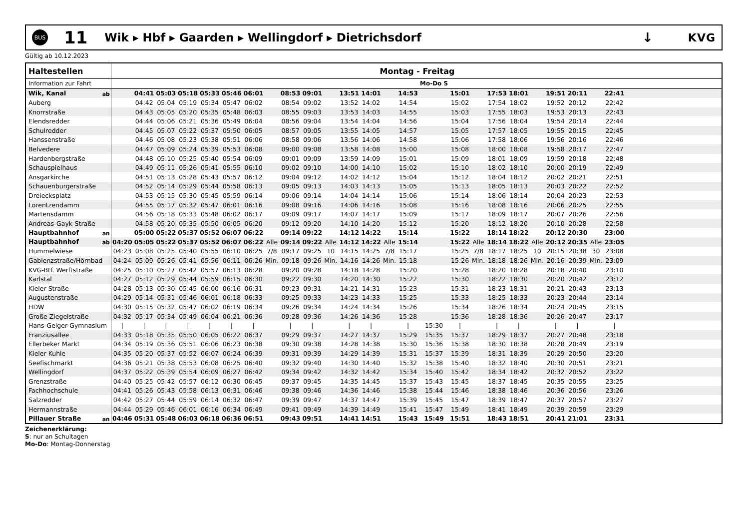BUS
11
Wik ▸ Hbf ▸ Gaarden ▸ Wellingdorf ▸ Dietrichsdorf
↓
KVG
Gültig ab 10.12.2023
| Haltestellen | Montag - Freitag | | | | | | | | | | | | | | | | | | | | | | | | | |
| --- | --- | --- | --- | --- | --- | --- | --- | --- | --- | --- | --- | --- | --- | --- | --- | --- | --- | --- | --- | --- | --- | --- | --- | --- | --- | --- |
| Information zur Fahrt | | | | | | | | | | | | | | | | Mo-Do S | | | | | | | | | | |
| Wik, Kanal ab | | 04:41 | 05:03 | 05:18 | 05:33 | 05:46 | 06:01 | | 08:53 | 09:01 | | 13:51 | 14:01 | | 14:53 | | 15:01 | | 17:53 | 18:01 | | 19:51 | 20:11 | | 22:41 | |
| Auberg | | 04:42 | 05:04 | 05:19 | 05:34 | 05:47 | 06:02 | | 08:54 | 09:02 | | 13:52 | 14:02 | | 14:54 | | 15:02 | | 17:54 | 18:02 | | 19:52 | 20:12 | | 22:42 | |
| Knorrstraße | | 04:43 | 05:05 | 05:20 | 05:35 | 05:48 | 06:03 | | 08:55 | 09:03 | | 13:53 | 14:03 | | 14:55 | | 15:03 | | 17:55 | 18:03 | | 19:53 | 20:13 | | 22:43 | |
| Elendsredder | | 04:44 | 05:06 | 05:21 | 05:36 | 05:49 | 06:04 | | 08:56 | 09:04 | | 13:54 | 14:04 | | 14:56 | | 15:04 | | 17:56 | 18:04 | | 19:54 | 20:14 | | 22:44 | |
| Schulredder | | 04:45 | 05:07 | 05:22 | 05:37 | 05:50 | 06:05 | | 08:57 | 09:05 | | 13:55 | 14:05 | | 14:57 | | 15:05 | | 17:57 | 18:05 | | 19:55 | 20:15 | | 22:45 | |
| Hanssenstraße | | 04:46 | 05:08 | 05:23 | 05:38 | 05:51 | 06:06 | | 08:58 | 09:06 | | 13:56 | 14:06 | | 14:58 | | 15:06 | | 17:58 | 18:06 | | 19:56 | 20:16 | | 22:46 | |
| Belvedere | | 04:47 | 05:09 | 05:24 | 05:39 | 05:53 | 06:08 | | 09:00 | 09:08 | | 13:58 | 14:08 | | 15:00 | | 15:08 | | 18:00 | 18:08 | | 19:58 | 20:17 | | 22:47 | |
| Hardenbergstraße | | 04:48 | 05:10 | 05:25 | 05:40 | 05:54 | 06:09 | | 09:01 | 09:09 | | 13:59 | 14:09 | | 15:01 | | 15:09 | | 18:01 | 18:09 | | 19:59 | 20:18 | | 22:48 | |
| Schauspielhaus | | 04:49 | 05:11 | 05:26 | 05:41 | 05:55 | 06:10 | | 09:02 | 09:10 | | 14:00 | 14:10 | | 15:02 | | 15:10 | | 18:02 | 18:10 | | 20:00 | 20:19 | | 22:49 | |
| Ansgarkirche | | 04:51 | 05:13 | 05:28 | 05:43 | 05:57 | 06:12 | | 09:04 | 09:12 | | 14:02 | 14:12 | | 15:04 | | 15:12 | | 18:04 | 18:12 | | 20:02 | 20:21 | | 22:51 | |
| Schauenburgerstraße | | 04:52 | 05:14 | 05:29 | 05:44 | 05:58 | 06:13 | | 09:05 | 09:13 | | 14:03 | 14:13 | | 15:05 | | 15:13 | | 18:05 | 18:13 | | 20:03 | 20:22 | | 22:52 | |
| Dreiecksplatz | | 04:53 | 05:15 | 05:30 | 05:45 | 05:59 | 06:14 | | 09:06 | 09:14 | | 14:04 | 14:14 | | 15:06 | | 15:14 | | 18:06 | 18:14 | | 20:04 | 20:23 | | 22:53 | |
| Lorentzendamm | | 04:55 | 05:17 | 05:32 | 05:47 | 06:01 | 06:16 | | 09:08 | 09:16 | | 14:06 | 14:16 | | 15:08 | | 15:16 | | 18:08 | 18:16 | | 20:06 | 20:25 | | 22:55 | |
| Martensdamm | | 04:56 | 05:18 | 05:33 | 05:48 | 06:02 | 06:17 | | 09:09 | 09:17 | | 14:07 | 14:17 | | 15:09 | | 15:17 | | 18:09 | 18:17 | | 20:07 | 20:26 | | 22:56 | |
| Andreas-Gayk-Straße | | 04:58 | 05:20 | 05:35 | 05:50 | 06:05 | 06:20 | | 09:12 | 09:20 | | 14:10 | 14:20 | | 15:12 | | 15:20 | | 18:12 | 18:20 | | 20:10 | 20:28 | | 22:58 | |
| Hauptbahnhof an | | 05:00 | 05:22 | 05:37 | 05:52 | 06:07 | 06:22 | | 09:14 | 09:22 | | 14:12 | 14:22 | | 15:14 | | 15:22 | | 18:14 | 18:22 | | 20:12 | 20:30 | | 23:00 | |
| Hauptbahnhof ab | 04:20 | 05:05 | 05:22 | 05:37 | 05:52 | 06:07 | 06:22 | Alle | 09:14 | 09:22 | Alle | 14:12 | 14:22 | Alle | 15:14 | | 15:22 | Alle | 18:14 | 18:22 | Alle | 20:12 | 20:35 | Alle | 23:05 | |
| Hummelwiese | 04:23 | 05:08 | 05:25 | 05:40 | 05:55 | 06:10 | 06:25 | 7/8 | 09:17 | 09:25 | 10 | 14:15 | 14:25 | 7/8 | 15:17 | | 15:25 | 7/8 | 18:17 | 18:25 | 10 | 20:15 | 20:38 | 30 | 23:08 | |
| Gablenzstraße/Hörnbad | 04:24 | 05:09 | 05:26 | 05:41 | 05:56 | 06:11 | 06:26 | Min. | 09:18 | 09:26 | Min. | 14:16 | 14:26 | Min. | 15:18 | | 15:26 | Min. | 18:18 | 18:26 | Min. | 20:16 | 20:39 | Min. | 23:09 | |
| KVG-Btf. Werftstraße | 04:25 | 05:10 | 05:27 | 05:42 | 05:57 | 06:13 | 06:28 | | 09:20 | 09:28 | | 14:18 | 14:28 | | 15:20 | | 15:28 | | 18:20 | 18:28 | | 20:18 | 20:40 | | 23:10 | |
| Karlstal | 04:27 | 05:12 | 05:29 | 05:44 | 05:59 | 06:15 | 06:30 | | 09:22 | 09:30 | | 14:20 | 14:30 | | 15:22 | | 15:30 | | 18:22 | 18:30 | | 20:20 | 20:42 | | 23:12 | |
| Kieler Straße | 04:28 | 05:13 | 05:30 | 05:45 | 06:00 | 06:16 | 06:31 | | 09:23 | 09:31 | | 14:21 | 14:31 | | 15:23 | | 15:31 | | 18:23 | 18:31 | | 20:21 | 20:43 | | 23:13 | |
| Augustenstraße | 04:29 | 05:14 | 05:31 | 05:46 | 06:01 | 06:18 | 06:33 | | 09:25 | 09:33 | | 14:23 | 14:33 | | 15:25 | | 15:33 | | 18:25 | 18:33 | | 20:23 | 20:44 | | 23:14 | |
| HDW | 04:30 | 05:15 | 05:32 | 05:47 | 06:02 | 06:19 | 06:34 | | 09:26 | 09:34 | | 14:24 | 14:34 | | 15:26 | | 15:34 | | 18:26 | 18:34 | | 20:24 | 20:45 | | 23:15 | |
| Große Ziegelstraße | 04:32 | 05:17 | 05:34 | 05:49 | 06:04 | 06:21 | 06:36 | | 09:28 | 09:36 | | 14:26 | 14:36 | | 15:28 | | 15:36 | | 18:28 | 18:36 | | 20:26 | 20:47 | | 23:17 | |
| Hans-Geiger-Gymnasium | / | / | / | / | / | / | / | | / | / | | / | / | | / | 15:30 | / | | / | / | | / | / | | / | |
| Franziusallee | 04:33 | 05:18 | 05:35 | 05:50 | 06:05 | 06:22 | 06:37 | | 09:29 | 09:37 | | 14:27 | 14:37 | | 15:29 | 15:35 | 15:37 | | 18:29 | 18:37 | | 20:27 | 20:48 | | 23:18 | |
| Ellerbeker Markt | 04:34 | 05:19 | 05:36 | 05:51 | 06:06 | 06:23 | 06:38 | | 09:30 | 09:38 | | 14:28 | 14:38 | | 15:30 | 15:36 | 15:38 | | 18:30 | 18:38 | | 20:28 | 20:49 | | 23:19 | |
| Kieler Kuhle | 04:35 | 05:20 | 05:37 | 05:52 | 06:07 | 06:24 | 06:39 | | 09:31 | 09:39 | | 14:29 | 14:39 | | 15:31 | 15:37 | 15:39 | | 18:31 | 18:39 | | 20:29 | 20:50 | | 23:20 | |
| Seefischmarkt | 04:36 | 05:21 | 05:38 | 05:53 | 06:08 | 06:25 | 06:40 | | 09:32 | 09:40 | | 14:30 | 14:40 | | 15:32 | 15:38 | 15:40 | | 18:32 | 18:40 | | 20:30 | 20:51 | | 23:21 | |
| Wellingdorf | 04:37 | 05:22 | 05:39 | 05:54 | 06:09 | 06:27 | 06:42 | | 09:34 | 09:42 | | 14:32 | 14:42 | | 15:34 | 15:40 | 15:42 | | 18:34 | 18:42 | | 20:32 | 20:52 | | 23:22 | |
| Grenzstraße | 04:40 | 05:25 | 05:42 | 05:57 | 06:12 | 06:30 | 06:45 | | 09:37 | 09:45 | | 14:35 | 14:45 | | 15:37 | 15:43 | 15:45 | | 18:37 | 18:45 | | 20:35 | 20:55 | | 23:25 | |
| Fachhochschule | 04:41 | 05:26 | 05:43 | 05:58 | 06:13 | 06:31 | 06:46 | | 09:38 | 09:46 | | 14:36 | 14:46 | | 15:38 | 15:44 | 15:46 | | 18:38 | 18:46 | | 20:36 | 20:56 | | 23:26 | |
| Salzredder | 04:42 | 05:27 | 05:44 | 05:59 | 06:14 | 06:32 | 06:47 | | 09:39 | 09:47 | | 14:37 | 14:47 | | 15:39 | 15:45 | 15:47 | | 18:39 | 18:47 | | 20:37 | 20:57 | | 23:27 | |
| Hermannstraße | 04:44 | 05:29 | 05:46 | 06:01 | 06:16 | 06:34 | 06:49 | | 09:41 | 09:49 | | 14:39 | 14:49 | | 15:41 | 15:47 | 15:49 | | 18:41 | 18:49 | | 20:39 | 20:59 | | 23:29 | |
| Pillauer Straße an | 04:46 | 05:31 | 05:48 | 06:03 | 06:18 | 06:36 | 06:51 | | 09:43 | 09:51 | | 14:41 | 14:51 | | 15:43 | 15:49 | 15:51 | | 18:43 | 18:51 | | 20:41 | 21:01 | | 23:31 | |
Zeichenerklärung:
S: nur an Schultagen
Mo-Do: Montag-Donnerstag